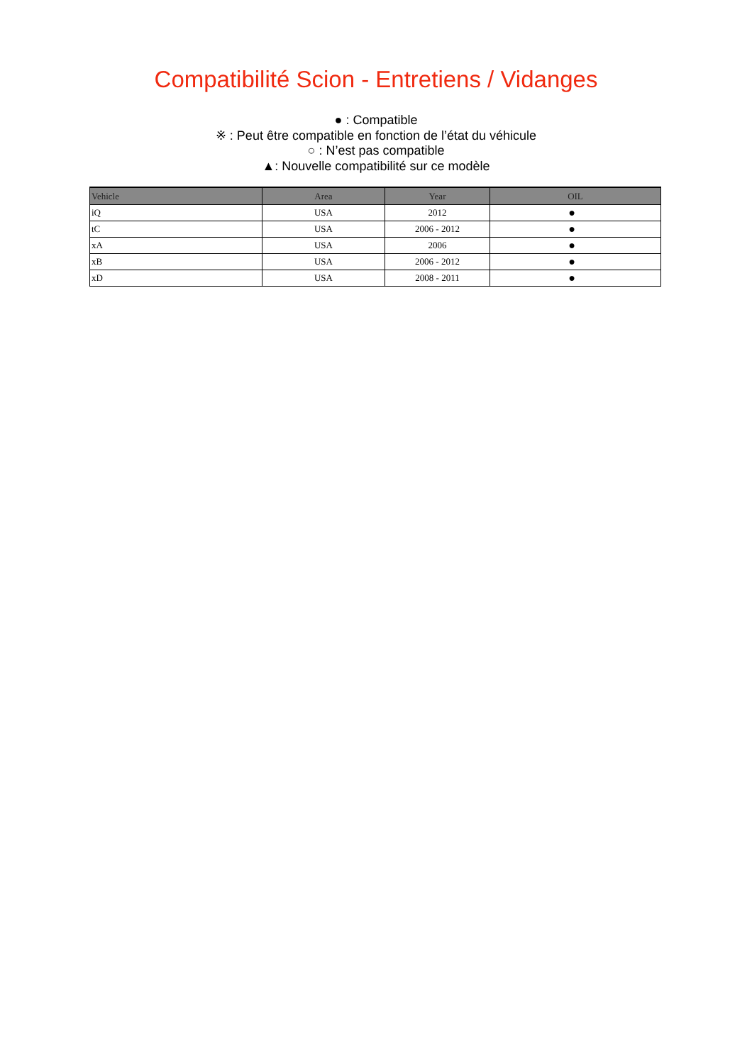Compatibilité Scion - Entretiens / Vidanges
● : Compatible
※ : Peut être compatible en fonction de l’état du véhicule
○ : N’est pas compatible
▲: Nouvelle compatibilité sur ce modèle
| Vehicle | Area | Year | OIL |
| --- | --- | --- | --- |
| iQ | USA | 2012 | ● |
| tC | USA | 2006 - 2012 | ● |
| xA | USA | 2006 | ● |
| xB | USA | 2006 - 2012 | ● |
| xD | USA | 2008 - 2011 | ● |